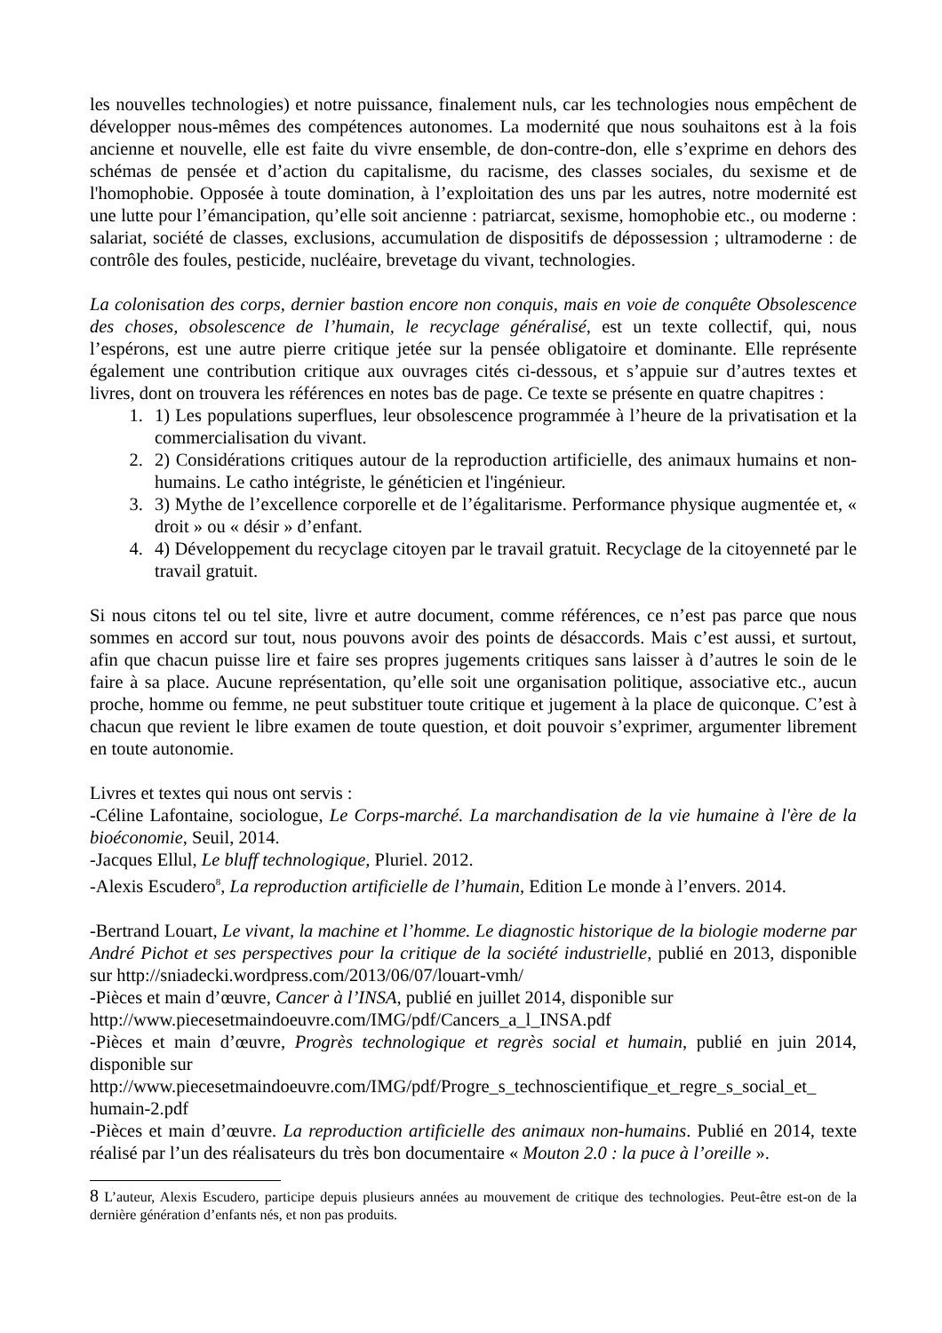les nouvelles technologies) et notre puissance, finalement nuls, car les technologies nous empêchent de développer nous-mêmes des compétences autonomes. La modernité que nous souhaitons est à la fois ancienne et nouvelle, elle est faite du vivre ensemble, de don-contre-don, elle s’exprime en dehors des schémas de pensée et d’action du capitalisme, du racisme, des classes sociales, du sexisme et de l'homophobie. Opposée à toute domination, à l’exploitation des uns par les autres, notre modernité est une lutte pour l’émancipation, qu’elle soit ancienne : patriarcat, sexisme, homophobie etc., ou moderne : salariat, société de classes, exclusions, accumulation de dispositifs de dépossession ; ultramoderne : de contrôle des foules, pesticide, nucléaire, brevetage du vivant, technologies.
La colonisation des corps, dernier bastion encore non conquis, mais en voie de conquête Obsolescence des choses, obsolescence de l’humain, le recyclage généralisé, est un texte collectif, qui, nous l’espérons, est une autre pierre critique jetée sur la pensée obligatoire et dominante. Elle représente également une contribution critique aux ouvrages cités ci-dessous, et s’appuie sur d’autres textes et livres, dont on trouvera les références en notes bas de page. Ce texte se présente en quatre chapitres :
1. 1) Les populations superflues, leur obsolescence programmée à l’heure de la privatisation et la commercialisation du vivant.
2. 2) Considérations critiques autour de la reproduction artificielle, des animaux humains et non-humains. Le catho intégriste, le généticien et l'ingénieur.
3. 3) Mythe de l’excellence corporelle et de l’égalitarisme. Performance physique augmentée et, « droit » ou « désir » d’enfant.
4. 4) Développement du recyclage citoyen par le travail gratuit. Recyclage de la citoyenneté par le travail gratuit.
Si nous citons tel ou tel site, livre et autre document, comme références, ce n’est pas parce que nous sommes en accord sur tout, nous pouvons avoir des points de désaccords. Mais c’est aussi, et surtout, afin que chacun puisse lire et faire ses propres jugements critiques sans laisser à d’autres le soin de le faire à sa place. Aucune représentation, qu’elle soit une organisation politique, associative etc., aucun proche, homme ou femme, ne peut substituer toute critique et jugement à la place de quiconque. C’est à chacun que revient le libre examen de toute question, et doit pouvoir s’exprimer, argumenter librement en toute autonomie.
Livres et textes qui nous ont servis :
-Céline Lafontaine, sociologue, Le Corps-marché. La marchandisation de la vie humaine à l'ère de la bioéconomie, Seuil, 2014.
-Jacques Ellul, Le bluff technologique, Pluriel. 2012.
-Alexis Escudero<sup>8</sup>, La reproduction artificielle de l’humain, Edition Le monde à l’envers. 2014.
-Bertrand Louart, Le vivant, la machine et l’homme. Le diagnostic historique de la biologie moderne par André Pichot et ses perspectives pour la critique de la société industrielle, publié en 2013, disponible sur http://sniadecki.wordpress.com/2013/06/07/louart-vmh/
-Pièces et main d’œuvre, Cancer à l’INSA, publié en juillet 2014, disponible sur
http://www.piecesetmaindoeuvre.com/IMG/pdf/Cancers_a_l_INSA.pdf
-Pièces et main d’œuvre, Progrès technologique et regrès social et humain, publié en juin 2014, disponible sur
http://www.piecesetmaindoeuvre.com/IMG/pdf/Progre_s_technoscientifique_et_regre_s_social_et_ humain-2.pdf
-Pièces et main d’œuvre. La reproduction artificielle des animaux non-humains. Publié en 2014, texte réalisé par l’un des réalisateurs du très bon documentaire « Mouton 2.0 : la puce à l’oreille ».
8 L’auteur, Alexis Escudero, participe depuis plusieurs années au mouvement de critique des technologies. Peut-être est-on de la dernière génération d’enfants nés, et non pas produits.